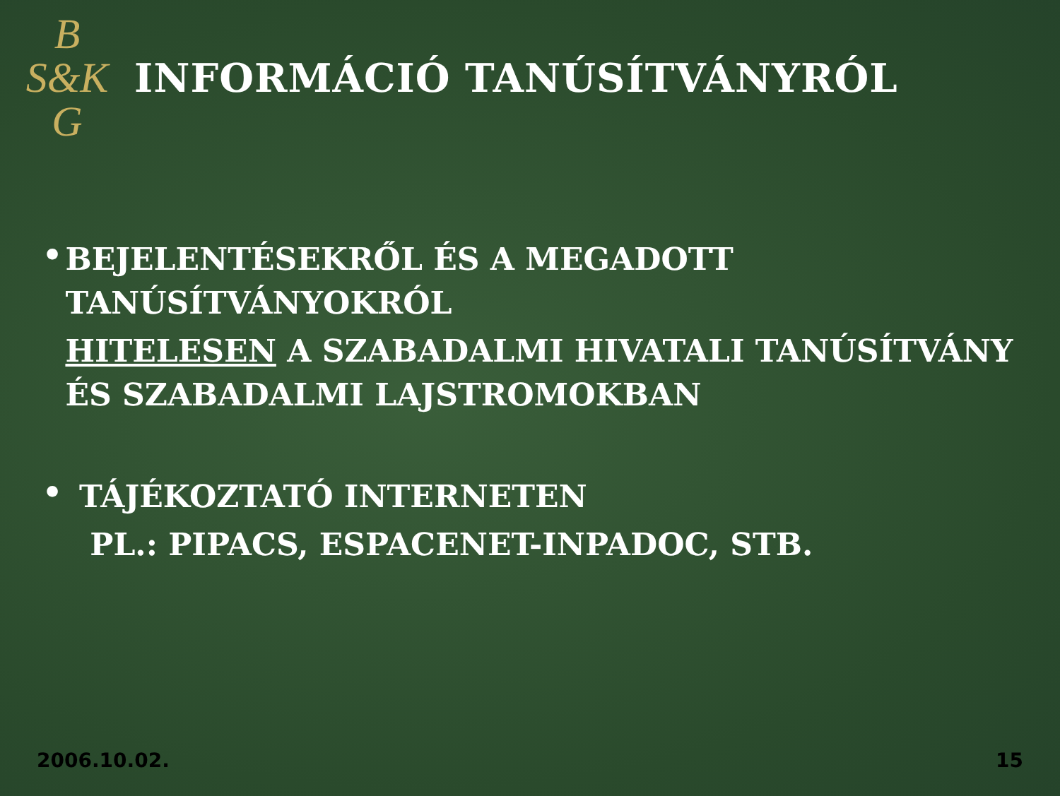B
S&K
G
INFORMÁCIÓ TANÚSÍTVÁNYRÓL
•
BEJELENTÉSEKRŐL ÉS A MEGADOTT TANÚSÍTVÁNYOKRÓL
HITELESEN A SZABADALMI HIVATALI TANÚSÍTVÁNY ÉS SZABADALMI LAJSTROMOKBAN
•
TÁJÉKOZTATÓ INTERNETEN
PL.: PIPACS, ESPACENET-INPADOC, STB.
2006.10.02. 15